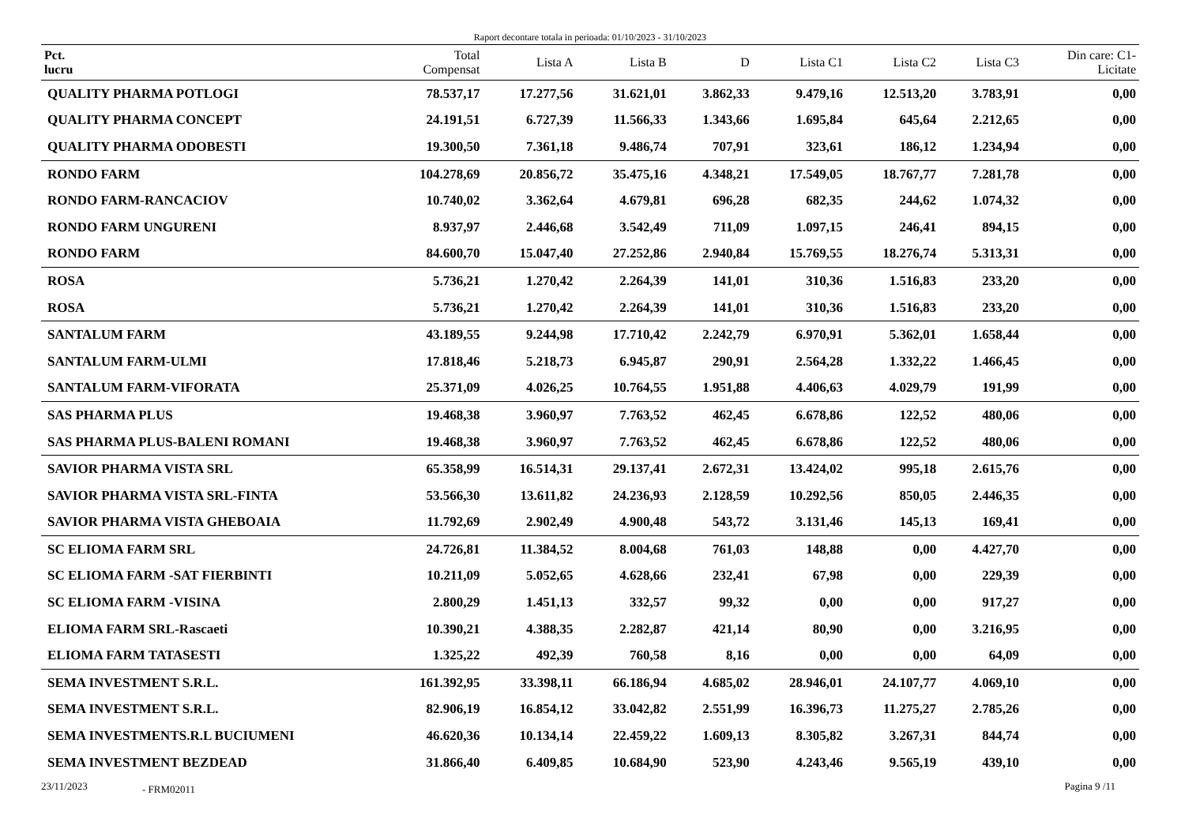Raport decontare totala in perioada: 01/10/2023 - 31/10/2023
| Pct. lucru | Total Compensat | Lista A | Lista B | D | Lista C1 | Lista C2 | Lista C3 | Din care: C1- Licitate |
| --- | --- | --- | --- | --- | --- | --- | --- | --- |
| QUALITY PHARMA POTLOGI | 78.537,17 | 17.277,56 | 31.621,01 | 3.862,33 | 9.479,16 | 12.513,20 | 3.783,91 | 0,00 |
| QUALITY PHARMA CONCEPT | 24.191,51 | 6.727,39 | 11.566,33 | 1.343,66 | 1.695,84 | 645,64 | 2.212,65 | 0,00 |
| QUALITY PHARMA ODOBESTI | 19.300,50 | 7.361,18 | 9.486,74 | 707,91 | 323,61 | 186,12 | 1.234,94 | 0,00 |
| RONDO FARM | 104.278,69 | 20.856,72 | 35.475,16 | 4.348,21 | 17.549,05 | 18.767,77 | 7.281,78 | 0,00 |
| RONDO FARM-RANCACIOV | 10.740,02 | 3.362,64 | 4.679,81 | 696,28 | 682,35 | 244,62 | 1.074,32 | 0,00 |
| RONDO FARM UNGURENI | 8.937,97 | 2.446,68 | 3.542,49 | 711,09 | 1.097,15 | 246,41 | 894,15 | 0,00 |
| RONDO FARM | 84.600,70 | 15.047,40 | 27.252,86 | 2.940,84 | 15.769,55 | 18.276,74 | 5.313,31 | 0,00 |
| ROSA | 5.736,21 | 1.270,42 | 2.264,39 | 141,01 | 310,36 | 1.516,83 | 233,20 | 0,00 |
| ROSA | 5.736,21 | 1.270,42 | 2.264,39 | 141,01 | 310,36 | 1.516,83 | 233,20 | 0,00 |
| SANTALUM FARM | 43.189,55 | 9.244,98 | 17.710,42 | 2.242,79 | 6.970,91 | 5.362,01 | 1.658,44 | 0,00 |
| SANTALUM FARM-ULMI | 17.818,46 | 5.218,73 | 6.945,87 | 290,91 | 2.564,28 | 1.332,22 | 1.466,45 | 0,00 |
| SANTALUM FARM-VIFORATA | 25.371,09 | 4.026,25 | 10.764,55 | 1.951,88 | 4.406,63 | 4.029,79 | 191,99 | 0,00 |
| SAS PHARMA PLUS | 19.468,38 | 3.960,97 | 7.763,52 | 462,45 | 6.678,86 | 122,52 | 480,06 | 0,00 |
| SAS PHARMA PLUS-BALENI ROMANI | 19.468,38 | 3.960,97 | 7.763,52 | 462,45 | 6.678,86 | 122,52 | 480,06 | 0,00 |
| SAVIOR PHARMA VISTA SRL | 65.358,99 | 16.514,31 | 29.137,41 | 2.672,31 | 13.424,02 | 995,18 | 2.615,76 | 0,00 |
| SAVIOR PHARMA VISTA SRL-FINTA | 53.566,30 | 13.611,82 | 24.236,93 | 2.128,59 | 10.292,56 | 850,05 | 2.446,35 | 0,00 |
| SAVIOR PHARMA VISTA GHEBOAIA | 11.792,69 | 2.902,49 | 4.900,48 | 543,72 | 3.131,46 | 145,13 | 169,41 | 0,00 |
| SC ELIOMA FARM SRL | 24.726,81 | 11.384,52 | 8.004,68 | 761,03 | 148,88 | 0,00 | 4.427,70 | 0,00 |
| SC ELIOMA FARM -SAT FIERBINTI | 10.211,09 | 5.052,65 | 4.628,66 | 232,41 | 67,98 | 0,00 | 229,39 | 0,00 |
| SC ELIOMA FARM -VISINA | 2.800,29 | 1.451,13 | 332,57 | 99,32 | 0,00 | 0,00 | 917,27 | 0,00 |
| ELIOMA FARM SRL-Rascaeti | 10.390,21 | 4.388,35 | 2.282,87 | 421,14 | 80,90 | 0,00 | 3.216,95 | 0,00 |
| ELIOMA FARM TATASESTI | 1.325,22 | 492,39 | 760,58 | 8,16 | 0,00 | 0,00 | 64,09 | 0,00 |
| SEMA INVESTMENT S.R.L. | 161.392,95 | 33.398,11 | 66.186,94 | 4.685,02 | 28.946,01 | 24.107,77 | 4.069,10 | 0,00 |
| SEMA INVESTMENT S.R.L. | 82.906,19 | 16.854,12 | 33.042,82 | 2.551,99 | 16.396,73 | 11.275,27 | 2.785,26 | 0,00 |
| SEMA INVESTMENTS.R.L BUCIUMENI | 46.620,36 | 10.134,14 | 22.459,22 | 1.609,13 | 8.305,82 | 3.267,31 | 844,74 | 0,00 |
| SEMA INVESTMENT BEZDEAD | 31.866,40 | 6.409,85 | 10.684,90 | 523,90 | 4.243,46 | 9.565,19 | 439,10 | 0,00 |
23/11/2023 - FRM02011 Pagina 9 /11